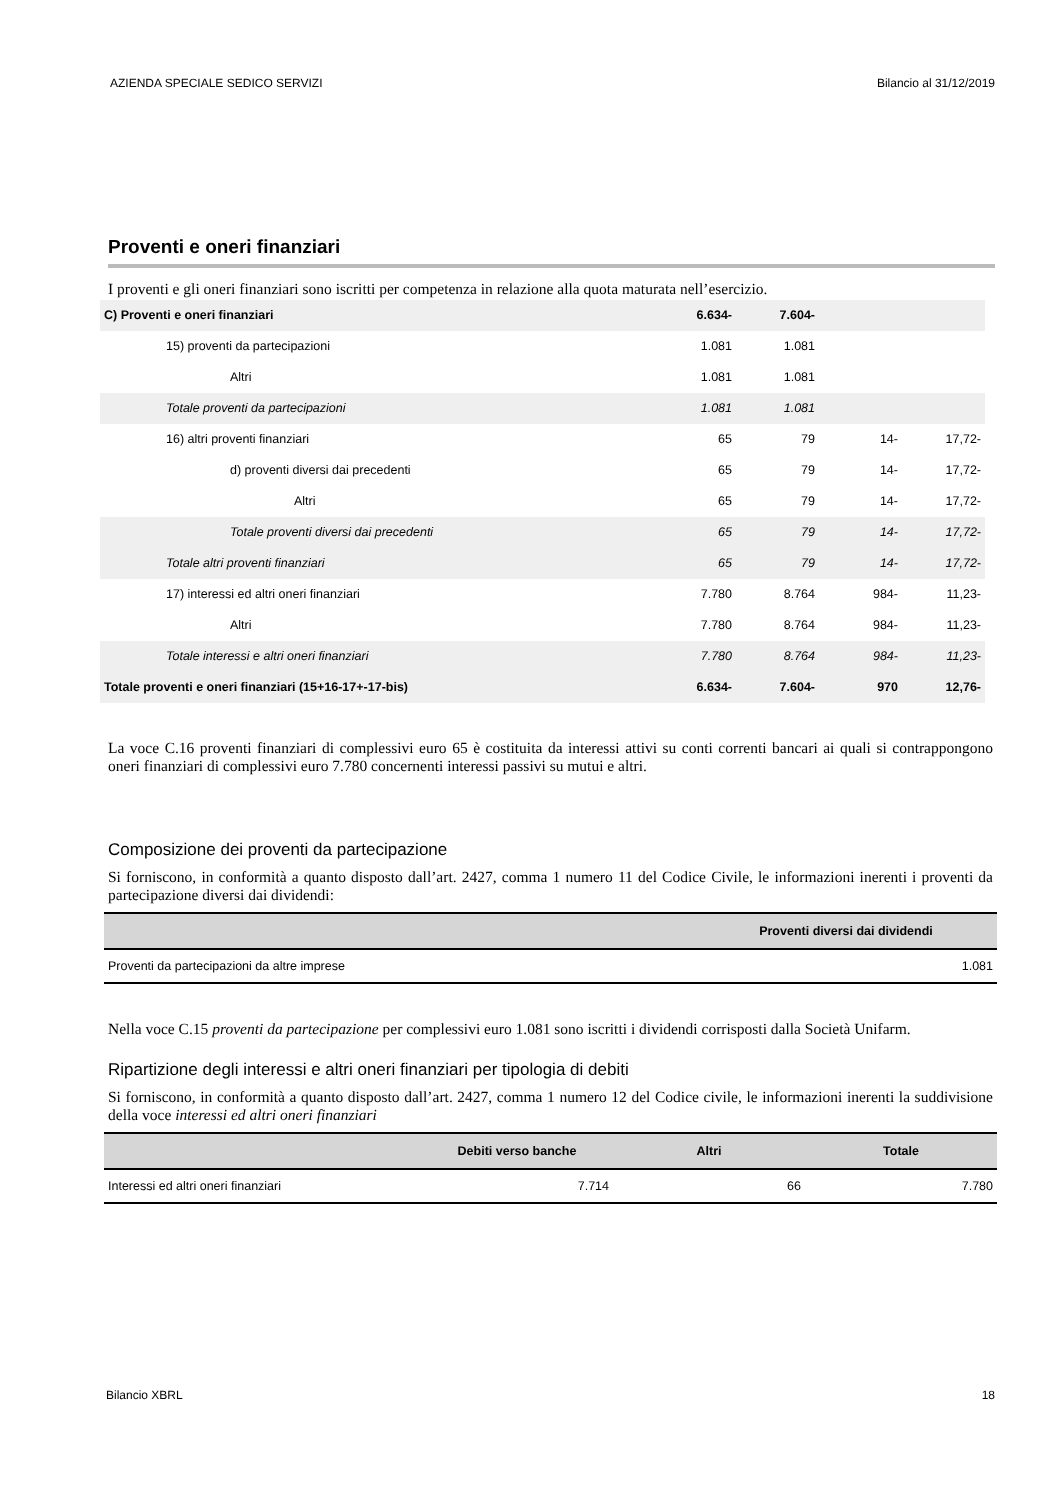AZIENDA SPECIALE SEDICO SERVIZI Bilancio al 31/12/2019
Proventi e oneri finanziari
I proventi e gli oneri finanziari sono iscritti per competenza in relazione alla quota maturata nell’esercizio.
| C) Proventi e oneri finanziari | 6.634- | 7.604- | | |
| 15) proventi da partecipazioni | 1.081 | 1.081 | | |
| Altri | 1.081 | 1.081 | | |
| Totale proventi da partecipazioni | 1.081 | 1.081 | | |
| 16) altri proventi finanziari | 65 | 79 | 14- | 17,72- |
| d) proventi diversi dai precedenti | 65 | 79 | 14- | 17,72- |
| Altri | 65 | 79 | 14- | 17,72- |
| Totale proventi diversi dai precedenti | 65 | 79 | 14- | 17,72- |
| Totale altri proventi finanziari | 65 | 79 | 14- | 17,72- |
| 17) interessi ed altri oneri finanziari | 7.780 | 8.764 | 984- | 11,23- |
| Altri | 7.780 | 8.764 | 984- | 11,23- |
| Totale interessi e altri oneri finanziari | 7.780 | 8.764 | 984- | 11,23- |
| Totale proventi e oneri finanziari (15+16-17+-17-bis) | 6.634- | 7.604- | 970 | 12,76- |
La voce C.16 proventi finanziari di complessivi euro 65 è costituita da interessi attivi su conti correnti bancari ai quali si contrappongono oneri finanziari di complessivi euro 7.780 concernenti interessi passivi su mutui e altri.
Composizione dei proventi da partecipazione
Si forniscono, in conformità a quanto disposto dall’art. 2427, comma 1 numero 11 del Codice Civile, le informazioni inerenti i proventi da partecipazione diversi dai dividendi:
| | Proventi diversi dai dividendi |
| --- | --- |
| Proventi da partecipazioni da altre imprese | 1.081 |
Nella voce C.15 proventi da partecipazione per complessivi euro 1.081 sono iscritti i dividendi corrisposti dalla Società Unifarm.
Ripartizione degli interessi e altri oneri finanziari per tipologia di debiti
Si forniscono, in conformità a quanto disposto dall’art. 2427, comma 1 numero 12 del Codice civile, le informazioni inerenti la suddivisione della voce interessi ed altri oneri finanziari
| | Debiti verso banche | Altri | Totale |
| --- | --- | --- | --- |
| Interessi ed altri oneri finanziari | 7.714 | 66 | 7.780 |
Bilancio XBRL 18